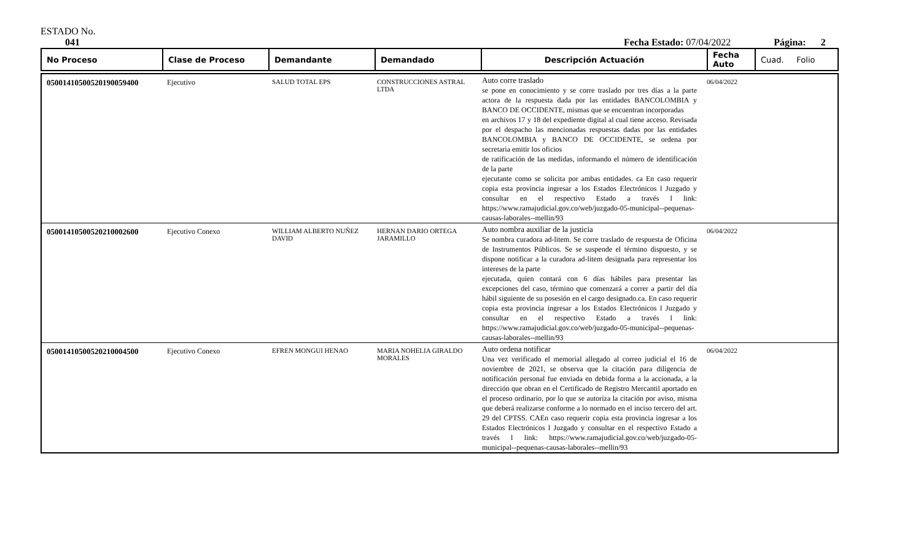ESTADO No. 041 Fecha Estado: 07/04/2022 Página: 2
| No Proceso | Clase de Proceso | Demandante | Demandado | Descripción Actuación | Fecha Auto | Cuad. Folio |
| --- | --- | --- | --- | --- | --- | --- |
| 05001410500520190059400 | Ejecutivo | SALUD TOTAL EPS | CONSTRUCCIONES ASTRAL LTDA | Auto corre traslado se pone en conocimiento y se corre traslado por tres días a la parte actora de la respuesta dada por las entidades BANCOLOMBIA y BANCO DE OCCIDENTE, mismas que se encuentran incorporadas en archivos 17 y 18 del expediente digital al cual tiene acceso. Revisada por el despacho las mencionadas respuestas dadas por las entidades BANCOLOMBIA y BANCO DE OCCIDENTE, se ordena por secretaria emitir los oficios de ratificación de las medidas, informando el número de identificación de la parte ejecutante como se solicita por ambas entidades. ca En caso requerir copia esta provincia ingresar a los Estados Electrónicos l Juzgado y consultar en el respectivo Estado a través l link: https://www.ramajudicial.gov.co/web/juzgado-05-municipal--pequenas-causas-laborales--mellin/93 | 06/04/2022 | |
| 05001410500520210002600 | Ejecutivo Conexo | WILLIAM ALBERTO NUÑEZ DAVID | HERNAN DARIO ORTEGA JARAMILLO | Auto nombra auxiliar de la justicia Se nombra curadora ad-litem. Se corre traslado de respuesta de Oficina de Instrumentos Públicos. Se se suspende el término dispuesto, y se dispone notificar a la curadora ad-litem designada para representar los intereses de la parte ejecutada, quien contará con 6 días hábiles para presentar las excepciones del caso, término que comenzará a correr a partir del día hábil siguiente de su posesión en el cargo designado.ca. En caso requerir copia esta provincia ingresar a los Estados Electrónicos l Juzgado y consultar en el respectivo Estado a través l link: https://www.ramajudicial.gov.co/web/juzgado-05-municipal--pequenas-causas-laborales--mellin/93 | 06/04/2022 | |
| 05001410500520210004500 | Ejecutivo Conexo | EFREN MONGUI HENAO | MARIA NOHELIA GIRALDO MORALES | Auto ordena notificar Una vez verificado el memorial allegado al correo judicial el 16 de noviembre de 2021, se observa que la citación para diligencia de notificación personal fue enviada en debida forma a la accionada, a la dirección que obran en el Certificado de Registro Mercantil aportado en el proceso ordinario, por lo que se autoriza la citación por aviso, misma que deberá realizarse conforme a lo normado en el inciso tercero del art. 29 del CPTSS. CAEn caso requerir copia esta provincia ingresar a los Estados Electrónicos l Juzgado y consultar en el respectivo Estado a través l link: https://www.ramajudicial.gov.co/web/juzgado-05-municipal--pequenas-causas-laborales--mellin/93 | 06/04/2022 | |